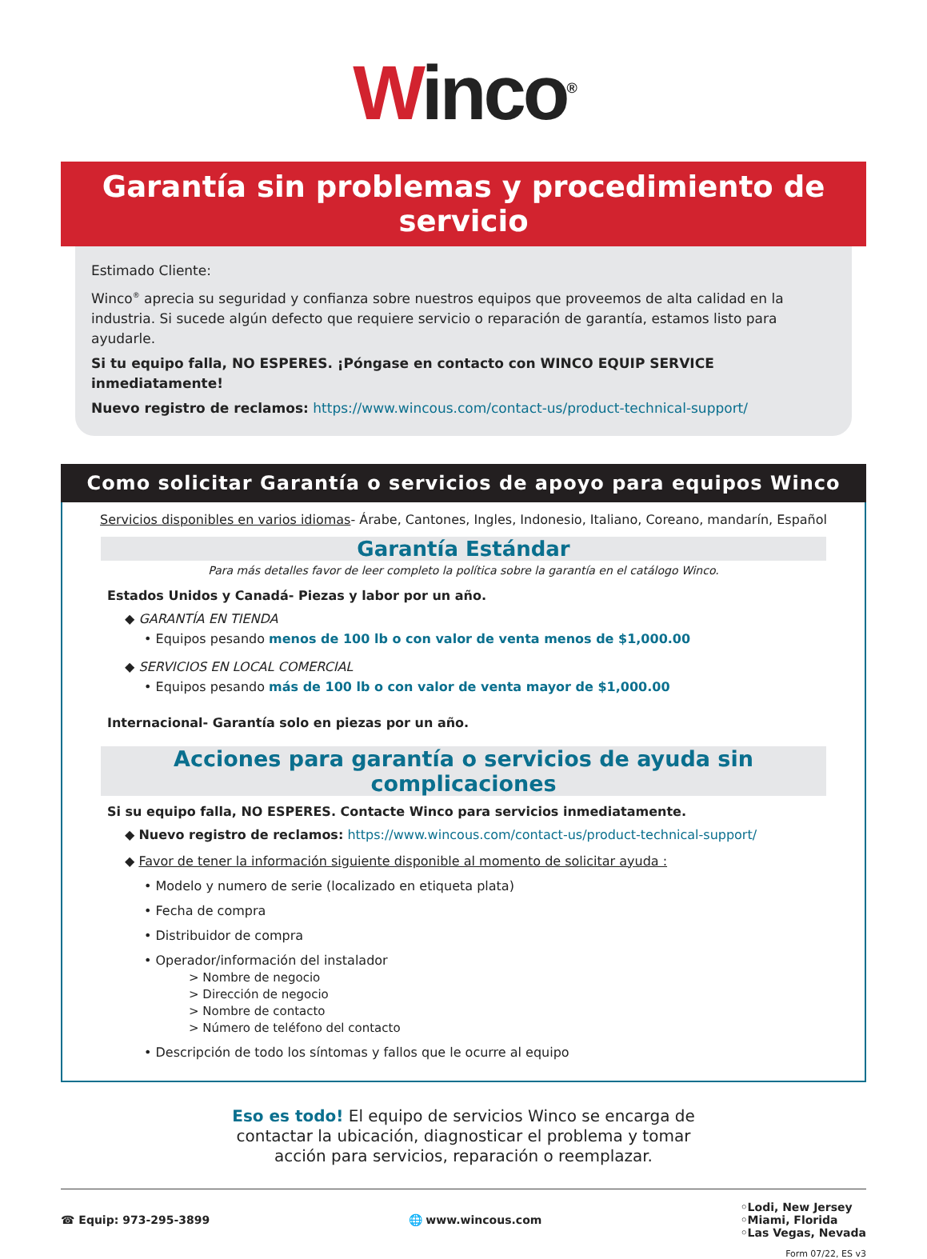Winco<sup>®</sup>
Garantía sin problemas y procedimiento de servicio
Estimado Cliente:
Winco<sup>®</sup> aprecia su seguridad y confianza sobre nuestros equipos que proveemos de alta calidad en la industria. Si sucede algún defecto que requiere servicio o reparación de garantía, estamos listo para ayudarle.
Si tu equipo falla, NO ESPERES. ¡Póngase en contacto con WINCO EQUIP SERVICE inmediatamente!
Nuevo registro de reclamos: https://www.wincous.com/contact-us/product-technical-support/
Como solicitar Garantía o servicios de apoyo para equipos Winco
Servicios disponibles en varios idiomas- Árabe, Cantones, Ingles, Indonesio, Italiano, Coreano, mandarín, Español
Garantía Estándar
Para más detalles favor de leer completo la política sobre la garantía en el catálogo Winco.
Estados Unidos y Canadá- Piezas y labor por un año.
◆ GARANTÍA EN TIENDA
• Equipos pesando menos de 100 lb o con valor de venta menos de $1,000.00
◆ SERVICIOS EN LOCAL COMERCIAL
• Equipos pesando más de 100 lb o con valor de venta mayor de $1,000.00
Internacional- Garantía solo en piezas por un año.
Acciones para garantía o servicios de ayuda sin complicaciones
Si su equipo falla, NO ESPERES. Contacte Winco para servicios inmediatamente.
◆ Nuevo registro de reclamos: https://www.wincous.com/contact-us/product-technical-support/
◆ Favor de tener la información siguiente disponible al momento de solicitar ayuda :
• Modelo y numero de serie (localizado en etiqueta plata)
• Fecha de compra
• Distribuidor de compra
• Operador/información del instalador
> Nombre de negocio
> Dirección de negocio
> Nombre de contacto
> Número de teléfono del contacto
• Descripción de todo los síntomas y fallos que le ocurre al equipo
Eso es todo! El equipo de servicios Winco se encarga de
contactar la ubicación, diagnosticar el problema y tomar
acción para servicios, reparación o reemplazar.
☎ Equip: 973-295-3899 🌐 www.wincous.com
◦Lodi, New Jersey
◦Miami, Florida
◦Las Vegas, Nevada
Form 07/22, ES v3